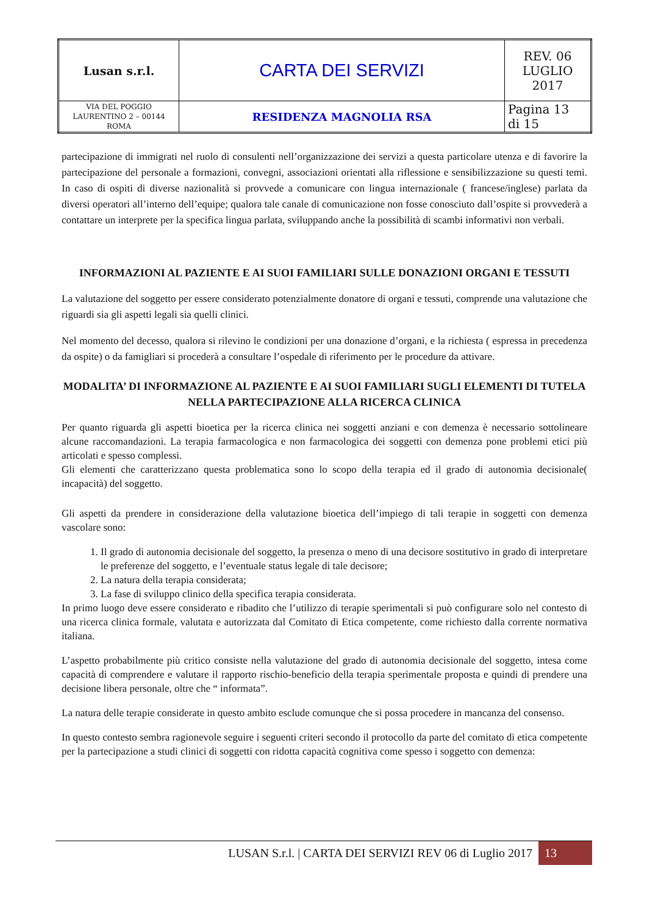| Lusan s.r.l. | CARTA DEI SERVIZI | REV. 06 LUGLIO 2017 |
| VIA DEL POGGIO LAURENTINO 2 – 00144 ROMA | RESIDENZA MAGNOLIA RSA | Pagina 13 di 15 |
partecipazione di immigrati nel ruolo di consulenti nell’organizzazione dei servizi a questa particolare utenza e di favorire la partecipazione del personale a formazioni, convegni, associazioni orientati alla riflessione e sensibilizzazione su questi temi. In caso di ospiti di diverse nazionalità si provvede a comunicare con lingua internazionale ( francese/inglese) parlata da diversi operatori all’interno dell’equipe; qualora tale canale di comunicazione non fosse conosciuto dall’ospite si provvederà a contattare un interprete per la specifica lingua parlata, sviluppando anche la possibilità di scambi informativi non verbali.
INFORMAZIONI AL PAZIENTE E AI SUOI FAMILIARI SULLE DONAZIONI ORGANI E TESSUTI
La valutazione del soggetto per essere considerato potenzialmente donatore di organi e tessuti, comprende una valutazione che riguardi sia gli aspetti legali sia quelli clinici.
Nel momento del decesso, qualora si rilevino le condizioni per una donazione d’organi, e la richiesta ( espressa in precedenza da ospite) o da famigliari si procederà a consultare l’ospedale di riferimento per le procedure da attivare.
MODALITA’ DI INFORMAZIONE AL PAZIENTE E AI SUOI FAMILIARI SUGLI ELEMENTI DI TUTELA NELLA PARTECIPAZIONE ALLA RICERCA CLINICA
Per quanto riguarda gli aspetti bioetica per la ricerca clinica nei soggetti anziani e con demenza è necessario sottolineare alcune raccomandazioni. La terapia farmacologica e non farmacologica dei soggetti con demenza pone problemi etici più articolati e spesso complessi.
Gli elementi che caratterizzano questa problematica sono lo scopo della terapia ed il grado di autonomia decisionale( incapacità) del soggetto.
Gli aspetti da prendere in considerazione della valutazione bioetica dell’impiego di tali terapie in soggetti con demenza vascolare sono:
1. Il grado di autonomia decisionale del soggetto, la presenza o meno di una decisore sostitutivo in grado di interpretare le preferenze del soggetto, e l’eventuale status legale di tale decisore;
2. La natura della terapia considerata;
3. La fase di sviluppo clinico della specifica terapia considerata.
In primo luogo deve essere considerato e ribadito che l’utilizzo di terapie sperimentali si può configurare solo nel contesto di una ricerca clinica formale, valutata e autorizzata dal Comitato di Etica competente, come richiesto dalla corrente normativa italiana.
L’aspetto probabilmente più critico consiste nella valutazione del grado di autonomia decisionale del soggetto, intesa come capacità di comprendere e valutare il rapporto rischio-beneficio della terapia sperimentale proposta e quindi di prendere una decisione libera personale, oltre che “ informata”.
La natura delle terapie considerate in questo ambito esclude comunque che si possa procedere in mancanza del consenso.
In questo contesto sembra ragionevole seguire i seguenti criteri secondo il protocollo da parte del comitato di etica competente per la partecipazione a studi clinici di soggetti con ridotta capacità cognitiva come spesso i soggetto con demenza:
LUSAN S.r.l. | CARTA DEI SERVIZI REV 06 di Luglio 2017 13